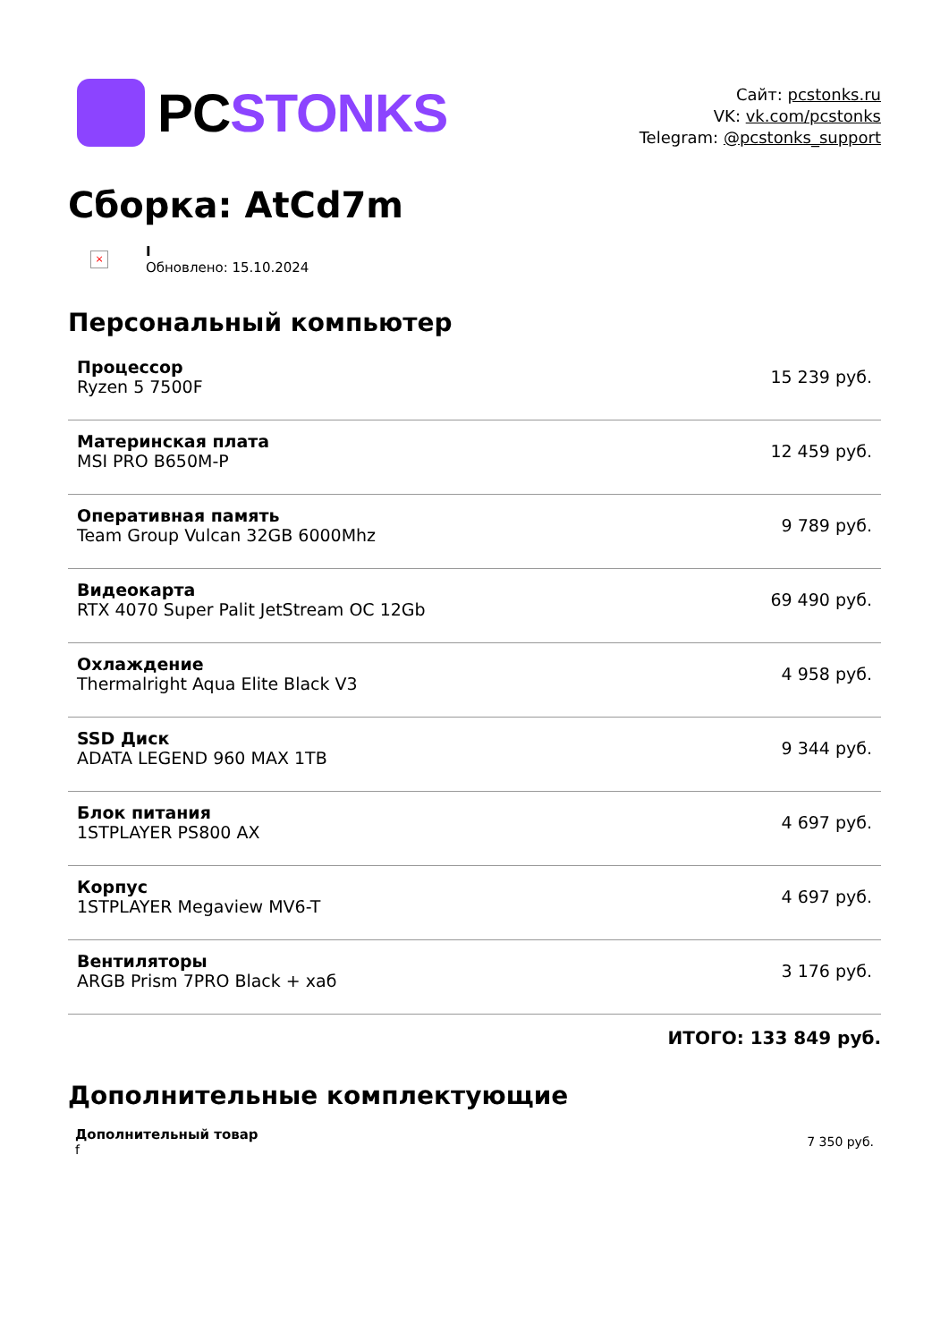PCSTONKS
Сайт: pcstonks.ru
VK: vk.com/pcstonks
Telegram: @pcstonks_support
Сборка: AtCd7m
×
I
Обновлено: 15.10.2024
Персональный компьютер
| Процессор Ryzen 5 7500F | 15 239 руб. |
| Материнская плата MSI PRO B650M-P | 12 459 руб. |
| Оперативная память Team Group Vulcan 32GB 6000Mhz | 9 789 руб. |
| Видеокарта RTX 4070 Super Palit JetStream OC 12Gb | 69 490 руб. |
| Охлаждение Thermalright Aqua Elite Black V3 | 4 958 руб. |
| SSD Диск ADATA LEGEND 960 MAX 1TB | 9 344 руб. |
| Блок питания 1STPLAYER PS800 AX | 4 697 руб. |
| Корпус 1STPLAYER Megaview MV6-T | 4 697 руб. |
| Вентиляторы ARGB Prism 7PRO Black + хаб | 3 176 руб. |
ИТОГО: 133 849 руб.
Дополнительные комплектующие
| Дополнительный товар f | 7 350 руб. |